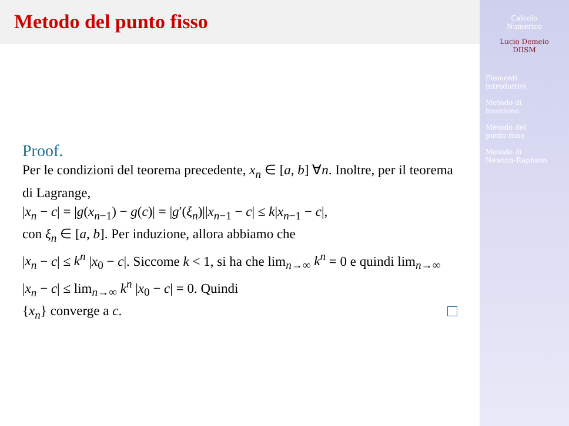Metodo del punto fisso
Proof.
Per le condizioni del teorema precedente, x<sub>n</sub> ∈ [a, b] ∀n. Inoltre, per il teorema di Lagrange,
|x<sub>n</sub> − c| = |g(x<sub>n−1</sub>) − g(c)| = |g′(ξ<sub>n</sub>)||x<sub>n−1</sub> − c| ≤ k|x<sub>n−1</sub> − c|,
con ξ<sub>n</sub> ∈ [a, b]. Per induzione, allora abbiamo che
|x<sub>n</sub> − c| ≤ k<sup>n</sup> |x<sub>0</sub> − c|. Siccome k < 1, si ha che lim<sub>n→∞</sub> k<sup>n</sup> = 0 e quindi lim<sub>n→∞</sub> |x<sub>n</sub> − c| ≤ lim<sub>n→∞</sub> k<sup>n</sup> |x<sub>0</sub> − c| = 0. Quindi
{x<sub>n</sub>} converge a c.
Calcolo
Numerico
Lucio Demeio
DIISM
Elementi
introduttivi
Metodo di
bisezione
Metodo del
punto fisso
Metodo di
Newton-Raphson